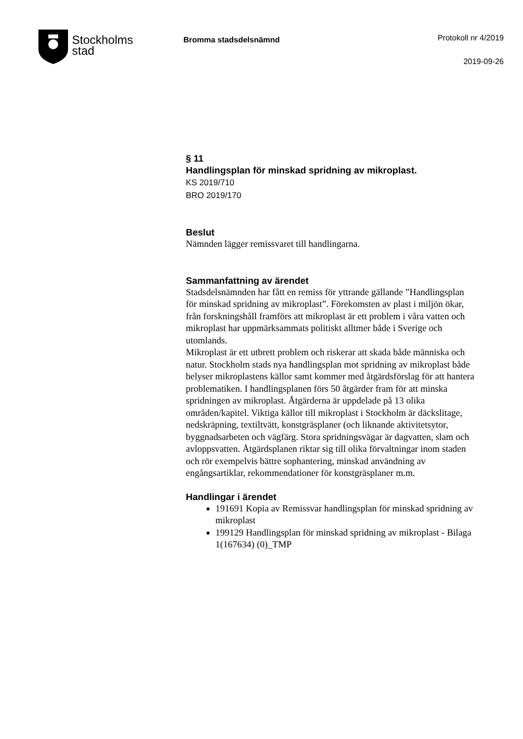Stockholms
stad
Bromma stadsdelsnämnd
Protokoll nr 4/2019
2019-09-26
§ 11
Handlingsplan för minskad spridning av mikroplast.
KS 2019/710
BRO 2019/170
Beslut
Nämnden lägger remissvaret till handlingarna.
Sammanfattning av ärendet
Stadsdelsnämnden har fått en remiss för yttrande gällande ”Handlingsplan för minskad spridning av mikroplast”. Förekomsten av plast i miljön ökar, från forskningshåll framförs att mikroplast är ett problem i våra vatten och mikroplast har uppmärksammats politiskt alltmer både i Sverige och utomlands.
Mikroplast är ett utbrett problem och riskerar att skada både människa och natur. Stockholm stads nya handlingsplan mot spridning av mikroplast både belyser mikroplastens källor samt kommer med åtgärdsförslag för att hantera problematiken. I handlingsplanen förs 50 åtgärder fram för att minska spridningen av mikroplast. Åtgärderna är uppdelade på 13 olika områden/kapitel. Viktiga källor till mikroplast i Stockholm är däckslitage, nedskräpning, textiltvätt, konstgräsplaner (och liknande aktivitetsytor, byggnadsarbeten och vägfärg. Stora spridningsvägar är dagvatten, slam och avloppsvatten. Åtgärdsplanen riktar sig till olika förvaltningar inom staden och rör exempelvis bättre sophantering, minskad användning av engångsartiklar, rekommendationer för konstgräsplaner m.m.
Handlingar i ärendet
191691 Kopia av Remissvar handlingsplan för minskad spridning av mikroplast
199129 Handlingsplan för minskad spridning av mikroplast - Bilaga 1(167634) (0)_TMP